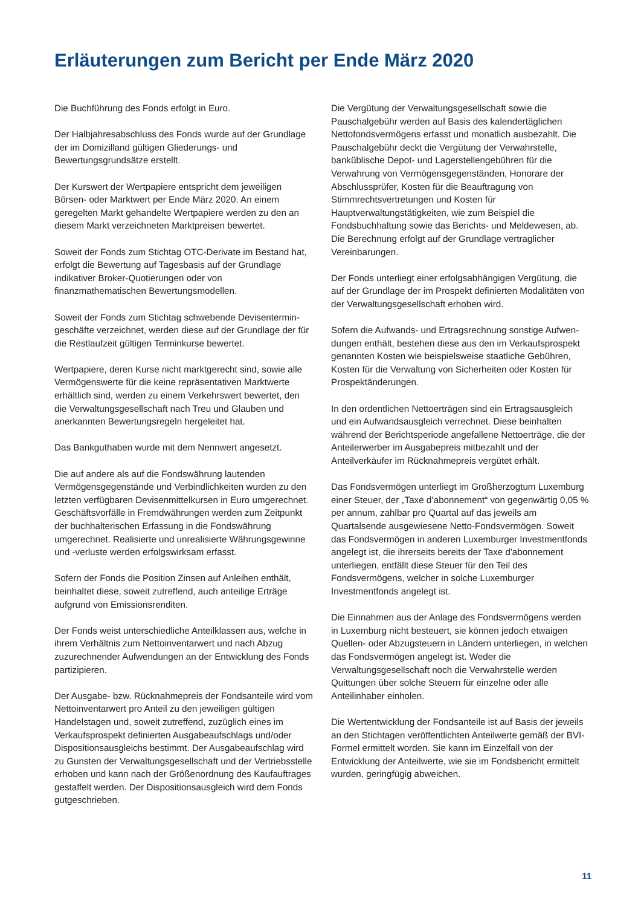Erläuterungen zum Bericht per Ende März 2020
Die Buchführung des Fonds erfolgt in Euro.
Der Halbjahresabschluss des Fonds wurde auf der Grundlage der im Domizilland gültigen Gliederungs- und Bewertungsgrundsätze erstellt.
Der Kurswert der Wertpapiere entspricht dem jeweiligen Börsen- oder Marktwert per Ende März 2020. An einem geregelten Markt gehandelte Wertpapiere werden zu den an diesem Markt verzeichneten Marktpreisen bewertet.
Soweit der Fonds zum Stichtag OTC-Derivate im Bestand hat, erfolgt die Bewertung auf Tagesbasis auf der Grundlage indikativer Broker-Quotierungen oder von finanzmathematischen Bewertungsmodellen.
Soweit der Fonds zum Stichtag schwebende Devisentermin-geschäfte verzeichnet, werden diese auf der Grundlage der für die Restlaufzeit gültigen Terminkurse bewertet.
Wertpapiere, deren Kurse nicht marktgerecht sind, sowie alle Vermögenswerte für die keine repräsentativen Marktwerte erhältlich sind, werden zu einem Verkehrswert bewertet, den die Verwaltungsgesellschaft nach Treu und Glauben und anerkannten Bewertungsregeln hergeleitet hat.
Das Bankguthaben wurde mit dem Nennwert angesetzt.
Die auf andere als auf die Fondswährung lautenden Vermögensgegenstände und Verbindlichkeiten wurden zu den letzten verfügbaren Devisenmittelkursen in Euro umgerechnet. Geschäftsvorfälle in Fremdwährungen werden zum Zeitpunkt der buchhalterischen Erfassung in die Fondswährung umgerechnet. Realisierte und unrealisierte Währungsgewinne und -verluste werden erfolgswirksam erfasst.
Sofern der Fonds die Position Zinsen auf Anleihen enthält, beinhaltet diese, soweit zutreffend, auch anteilige Erträge aufgrund von Emissionsrenditen.
Der Fonds weist unterschiedliche Anteilklassen aus, welche in ihrem Verhältnis zum Nettoinventarwert und nach Abzug zuzurechnender Aufwendungen an der Entwicklung des Fonds partizipieren.
Der Ausgabe- bzw. Rücknahmepreis der Fondsanteile wird vom Nettoinventarwert pro Anteil zu den jeweiligen gültigen Handelstagen und, soweit zutreffend, zuzüglich eines im Verkaufsprospekt definierten Ausgabeaufschlags und/oder Dispositionsausgleichs bestimmt. Der Ausgabeaufschlag wird zu Gunsten der Verwaltungsgesellschaft und der Vertriebsstelle erhoben und kann nach der Größenordnung des Kaufauftrages gestaffelt werden. Der Dispositionsausgleich wird dem Fonds gutgeschrieben.
Die Vergütung der Verwaltungsgesellschaft sowie die Pauschalgebühr werden auf Basis des kalendertäglichen Nettofondsvermögens erfasst und monatlich ausbezahlt. Die Pauschalgebühr deckt die Vergütung der Verwahrstelle, banküblische Depot- und Lagerstellengebühren für die Verwahrung von Vermögensgegenständen, Honorare der Abschlussprüfer, Kosten für die Beauftragung von Stimmrechtsvertretungen und Kosten für Hauptverwaltungstätigkeiten, wie zum Beispiel die Fondsbuchhaltung sowie das Berichts- und Meldewesen, ab. Die Berechnung erfolgt auf der Grundlage vertraglicher Vereinbarungen.
Der Fonds unterliegt einer erfolgsabhängigen Vergütung, die auf der Grundlage der im Prospekt definierten Modalitäten von der Verwaltungsgesellschaft erhoben wird.
Sofern die Aufwands- und Ertragsrechnung sonstige Aufwen-dungen enthält, bestehen diese aus den im Verkaufsprospekt genannten Kosten wie beispielsweise staatliche Gebühren, Kosten für die Verwaltung von Sicherheiten oder Kosten für Prospektänderungen.
In den ordentlichen Nettoerträgen sind ein Ertragsausgleich und ein Aufwandsausgleich verrechnet. Diese beinhalten während der Berichtsperiode angefallene Nettoerträge, die der Anteilerwerber im Ausgabepreis mitbezahlt und der Anteilverkäufer im Rücknahmepreis vergütet erhält.
Das Fondsvermögen unterliegt im Großherzogtum Luxemburg einer Steuer, der „Taxe d’abonnement“ von gegenwärtig 0,05 % per annum, zahlbar pro Quartal auf das jeweils am Quartalsende ausgewiesene Netto-Fondsvermögen. Soweit das Fondsvermögen in anderen Luxemburger Investmentfonds angelegt ist, die ihrerseits bereits der Taxe d'abonnement unterliegen, entfällt diese Steuer für den Teil des Fondsvermögens, welcher in solche Luxemburger Investmentfonds angelegt ist.
Die Einnahmen aus der Anlage des Fondsvermögens werden in Luxemburg nicht besteuert, sie können jedoch etwaigen Quellen- oder Abzugsteuern in Ländern unterliegen, in welchen das Fondsvermögen angelegt ist. Weder die Verwaltungsgesellschaft noch die Verwahrstelle werden Quittungen über solche Steuern für einzelne oder alle Anteilinhaber einholen.
Die Wertentwicklung der Fondsanteile ist auf Basis der jeweils an den Stichtagen veröffentlichten Anteilwerte gemäß der BVI-Formel ermittelt worden. Sie kann im Einzelfall von der Entwicklung der Anteilwerte, wie sie im Fondsbericht ermittelt wurden, geringfügig abweichen.
11